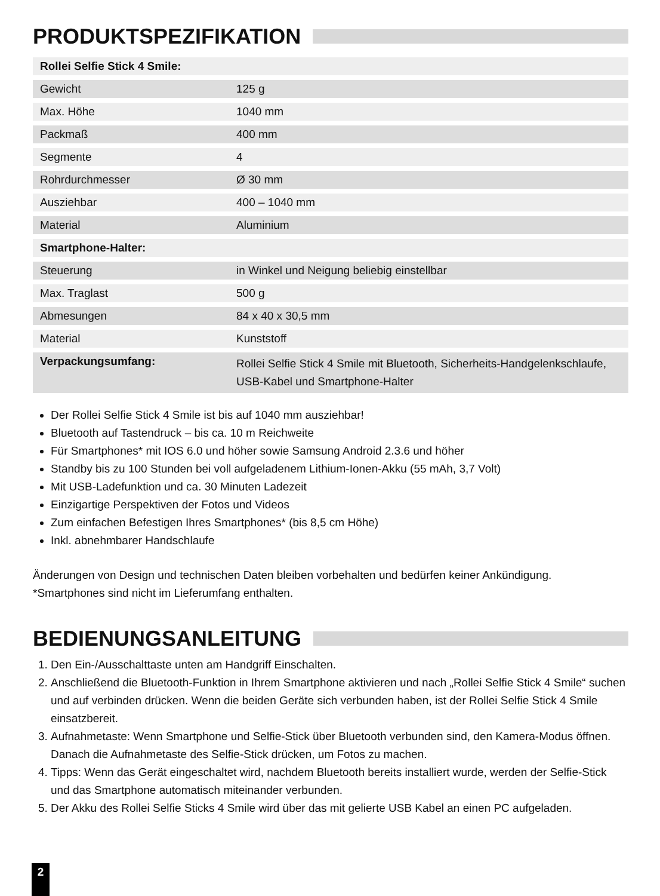PRODUKTSPEZIFIKATION
| Rollei Selfie Stick 4 Smile: | |
| --- | --- |
| Gewicht | 125 g |
| Max. Höhe | 1040 mm |
| Packmaß | 400 mm |
| Segmente | 4 |
| Rohrdurchmesser | Ø 30 mm |
| Ausziehbar | 400 – 1040 mm |
| Material | Aluminium |
| Smartphone-Halter: | |
| Steuerung | in Winkel und Neigung beliebig einstellbar |
| Max. Traglast | 500 g |
| Abmesungen | 84 x 40 x 30,5 mm |
| Material | Kunststoff |
| Verpackungsumfang: | Rollei Selfie Stick 4 Smile mit Bluetooth, Sicherheits-Handgelenkschlaufe, USB-Kabel und Smartphone-Halter |
Der Rollei Selfie Stick 4 Smile ist bis auf 1040 mm ausziehbar!
Bluetooth auf Tastendruck – bis ca. 10 m Reichweite
Für Smartphones* mit IOS 6.0 und höher sowie Samsung Android 2.3.6 und höher
Standby bis zu 100 Stunden bei voll aufgeladenem Lithium-Ionen-Akku (55 mAh, 3,7 Volt)
Mit USB-Ladefunktion und ca. 30 Minuten Ladezeit
Einzigartige Perspektiven der Fotos und Videos
Zum einfachen Befestigen Ihres Smartphones* (bis 8,5 cm Höhe)
Inkl. abnehmbarer Handschlaufe
Änderungen von Design und technischen Daten bleiben vorbehalten und bedürfen keiner Ankündigung.
*Smartphones sind nicht im Lieferumfang enthalten.
BEDIENUNGSANLEITUNG
1. Den Ein-/Ausschalttaste unten am Handgriff Einschalten.
2. Anschließend die Bluetooth-Funktion in Ihrem Smartphone aktivieren und nach „Rollei Selfie Stick 4 Smile“ suchen und auf verbinden drücken. Wenn die beiden Geräte sich verbunden haben, ist der Rollei Selfie Stick 4 Smile einsatzbereit.
3. Aufnahmetaste: Wenn Smartphone und Selfie-Stick über Bluetooth verbunden sind, den Kamera-Modus öffnen. Danach die Aufnahmetaste des Selfie-Stick drücken, um Fotos zu machen.
4. Tipps: Wenn das Gerät eingeschaltet wird, nachdem Bluetooth bereits installiert wurde, werden der Selfie-Stick und das Smartphone automatisch miteinander verbunden.
5. Der Akku des Rollei Selfie Sticks 4 Smile wird über das mit gelierte USB Kabel an einen PC aufgeladen.
2